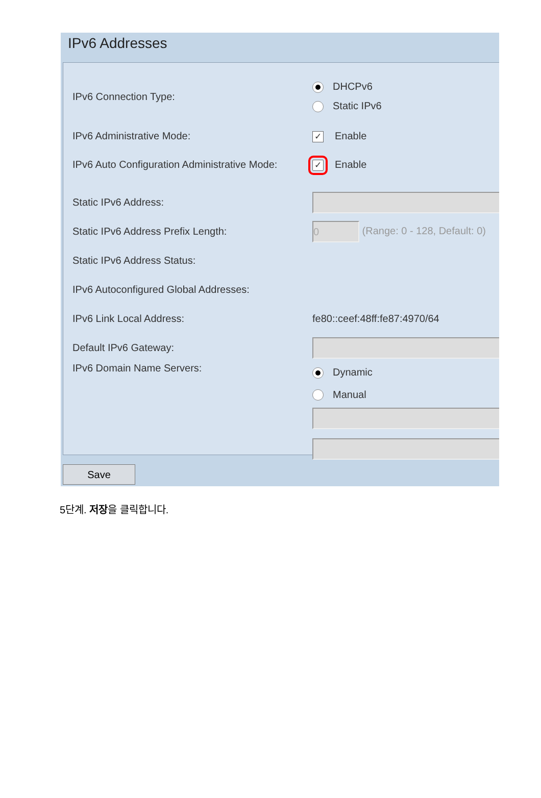IPv6 Addresses
IPv6 Connection Type:
DHCPv6
Static IPv6
IPv6 Administrative Mode:
✓ Enable
IPv6 Auto Configuration Administrative Mode:
✓ Enable
Static IPv6 Address:
Static IPv6 Address Prefix Length:
0 (Range: 0 - 128, Default: 0)
Static IPv6 Address Status:
IPv6 Autoconfigured Global Addresses:
IPv6 Link Local Address: fe80::ceef:48ff:fe87:4970/64
Default IPv6 Gateway:
IPv6 Domain Name Servers:
Dynamic
Manual
Save
5단계. 저장을 클릭합니다.